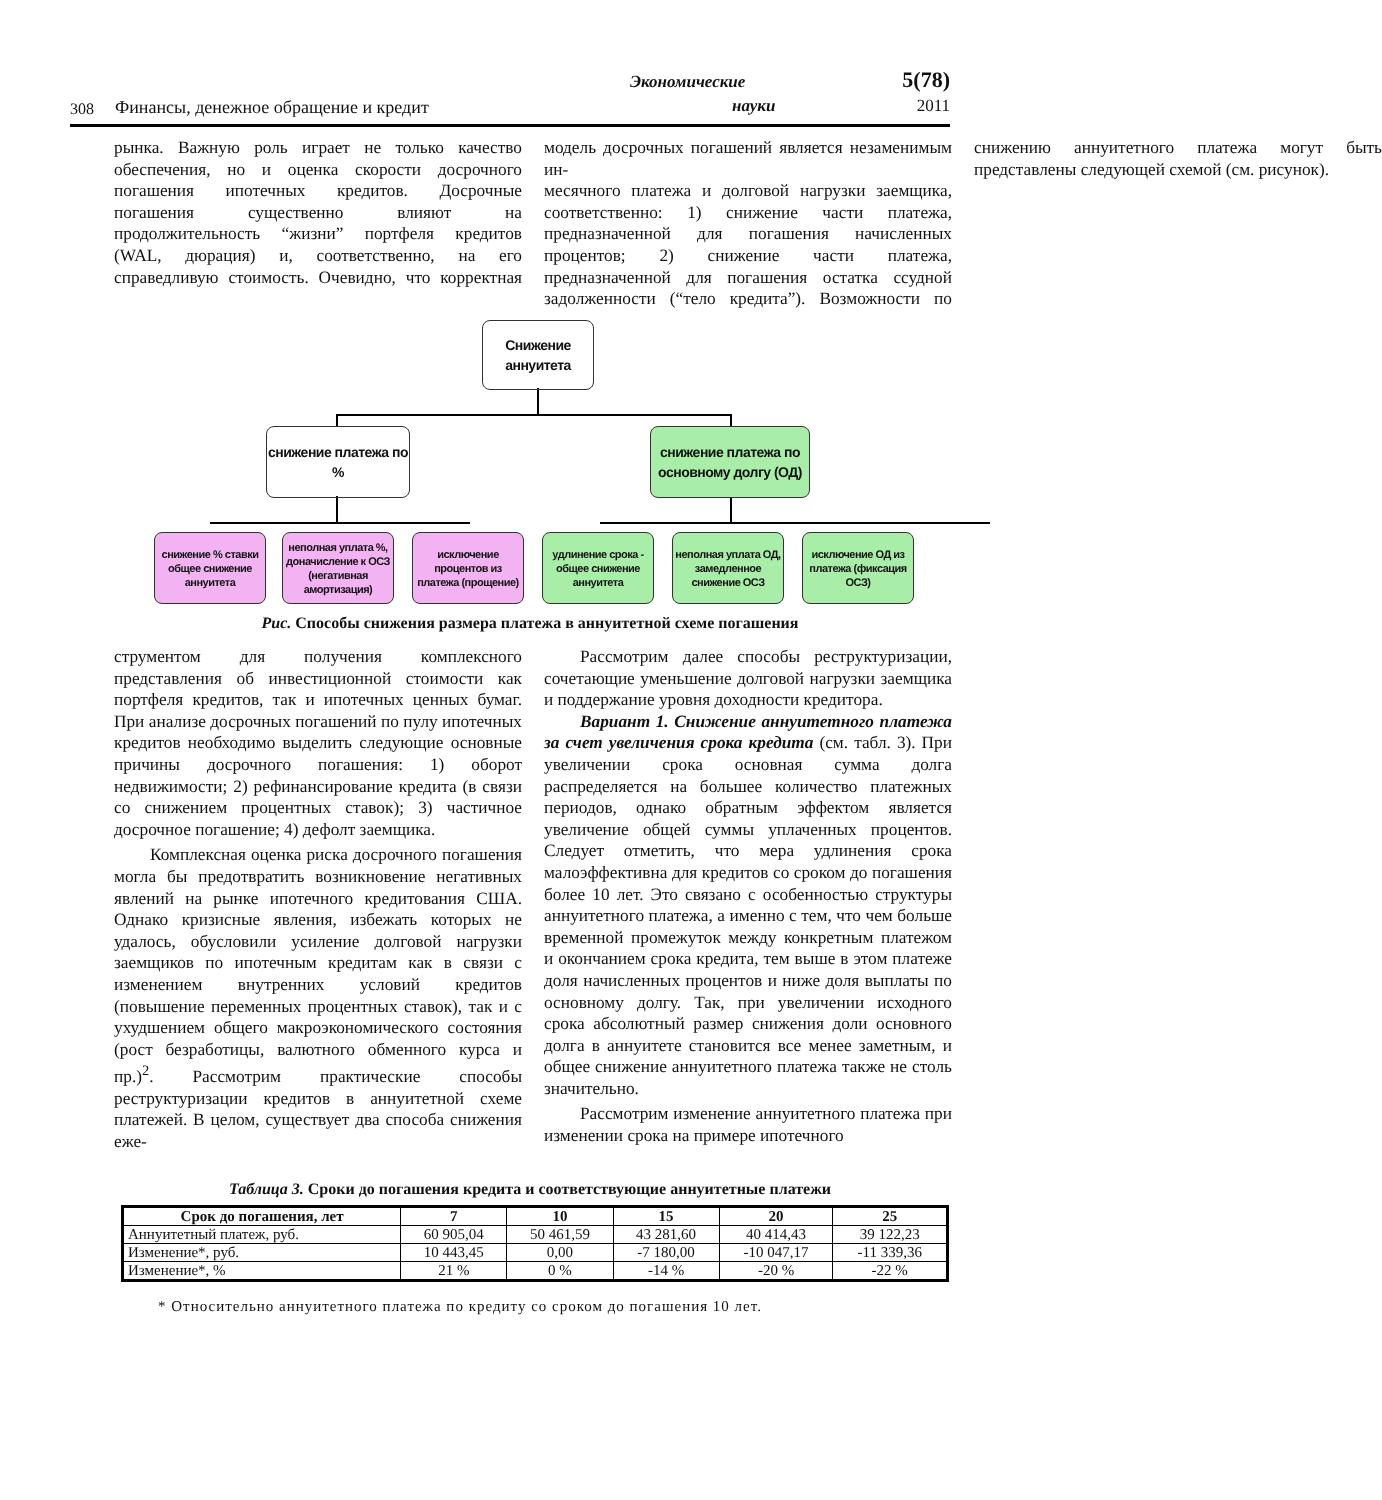308 Финансы, денежное обращение и кредит Экономические
науки 5(78)
2011
рынка. Важную роль играет не только качество обеспечения, но и оценка скорости досрочного погашения ипотечных кредитов. Досрочные погашения существенно влияют на продолжительность “жизни” портфеля кредитов (WAL, дюрация) и, соответственно, на его справедливую стоимость. Очевидно, что корректная модель досрочных погашений является незаменимым ин-
месячного платежа и долговой нагрузки заемщика, соответственно: 1) снижение части платежа, предназначенной для погашения начисленных процентов; 2) снижение части платежа, предназначенной для погашения остатка ссудной задолженности (“тело кредита”). Возможности по снижению аннуитетного платежа могут быть представлены следующей схемой (см. рисунок).
Снижение аннуитета
снижение платежа по %
снижение платежа по основному долгу (ОД)
снижение % ставки общее снижение аннуитета
неполная уплата %, доначисление к ОСЗ (негативная амортизация)
исключение процентов из платежа (прощение)
удлинение срока - общее снижение аннуитета
неполная уплата ОД, замедленное снижение ОСЗ
исключение ОД из платежа (фиксация ОСЗ)
Рис. Способы снижения размера платежа в аннуитетной схеме погашения
струментом для получения комплексного представления об инвестиционной стоимости как портфеля кредитов, так и ипотечных ценных бумаг. При анализе досрочных погашений по пулу ипотечных кредитов необходимо выделить следующие основные причины досрочного погашения: 1) оборот недвижимости; 2) рефинансирование кредита (в связи со снижением процентных ставок); 3) частичное досрочное погашение; 4) дефолт заемщика.
Комплексная оценка риска досрочного погашения могла бы предотвратить возникновение негативных явлений на рынке ипотечного кредитования США. Однако кризисные явления, избежать которых не удалось, обусловили усиление долговой нагрузки заемщиков по ипотечным кредитам как в связи с изменением внутренних условий кредитов (повышение переменных процентных ставок), так и с ухудшением общего макроэкономического состояния (рост безработицы, валютного обменного курса и пр.)<sup>2</sup>. Рассмотрим практические способы реструктуризации кредитов в аннуитетной схеме платежей. В целом, существует два способа снижения еже-
Рассмотрим далее способы реструктуризации, сочетающие уменьшение долговой нагрузки заемщика и поддержание уровня доходности кредитора.
Вариант 1. Снижение аннуитетного платежа за счет увеличения срока кредита (см. табл. 3). При увеличении срока основная сумма долга распределяется на большее количество платежных периодов, однако обратным эффектом является увеличение общей суммы уплаченных процентов. Следует отметить, что мера удлинения срока малоэффективна для кредитов со сроком до погашения более 10 лет. Это связано с особенностью структуры аннуитетного платежа, а именно с тем, что чем больше временной промежуток между конкретным платежом и окончанием срока кредита, тем выше в этом платеже доля начисленных процентов и ниже доля выплаты по основному долгу. Так, при увеличении исходного срока абсолютный размер снижения доли основного долга в аннуитете становится все менее заметным, и общее снижение аннуитетного платежа также не столь значительно.
Рассмотрим изменение аннуитетного платежа при изменении срока на примере ипотечного
Таблица 3. Сроки до погашения кредита и соответствующие аннуитетные платежи
| Срок до погашения, лет | 7 | 10 | 15 | 20 | 25 |
| --- | --- | --- | --- | --- | --- |
| Аннуитетный платеж, руб. | 60 905,04 | 50 461,59 | 43 281,60 | 40 414,43 | 39 122,23 |
| Изменение*, руб. | 10 443,45 | 0,00 | -7 180,00 | -10 047,17 | -11 339,36 |
| Изменение*, % | 21 % | 0 % | -14 % | -20 % | -22 % |
* Относительно аннуитетного платежа по кредиту со сроком до погашения 10 лет.